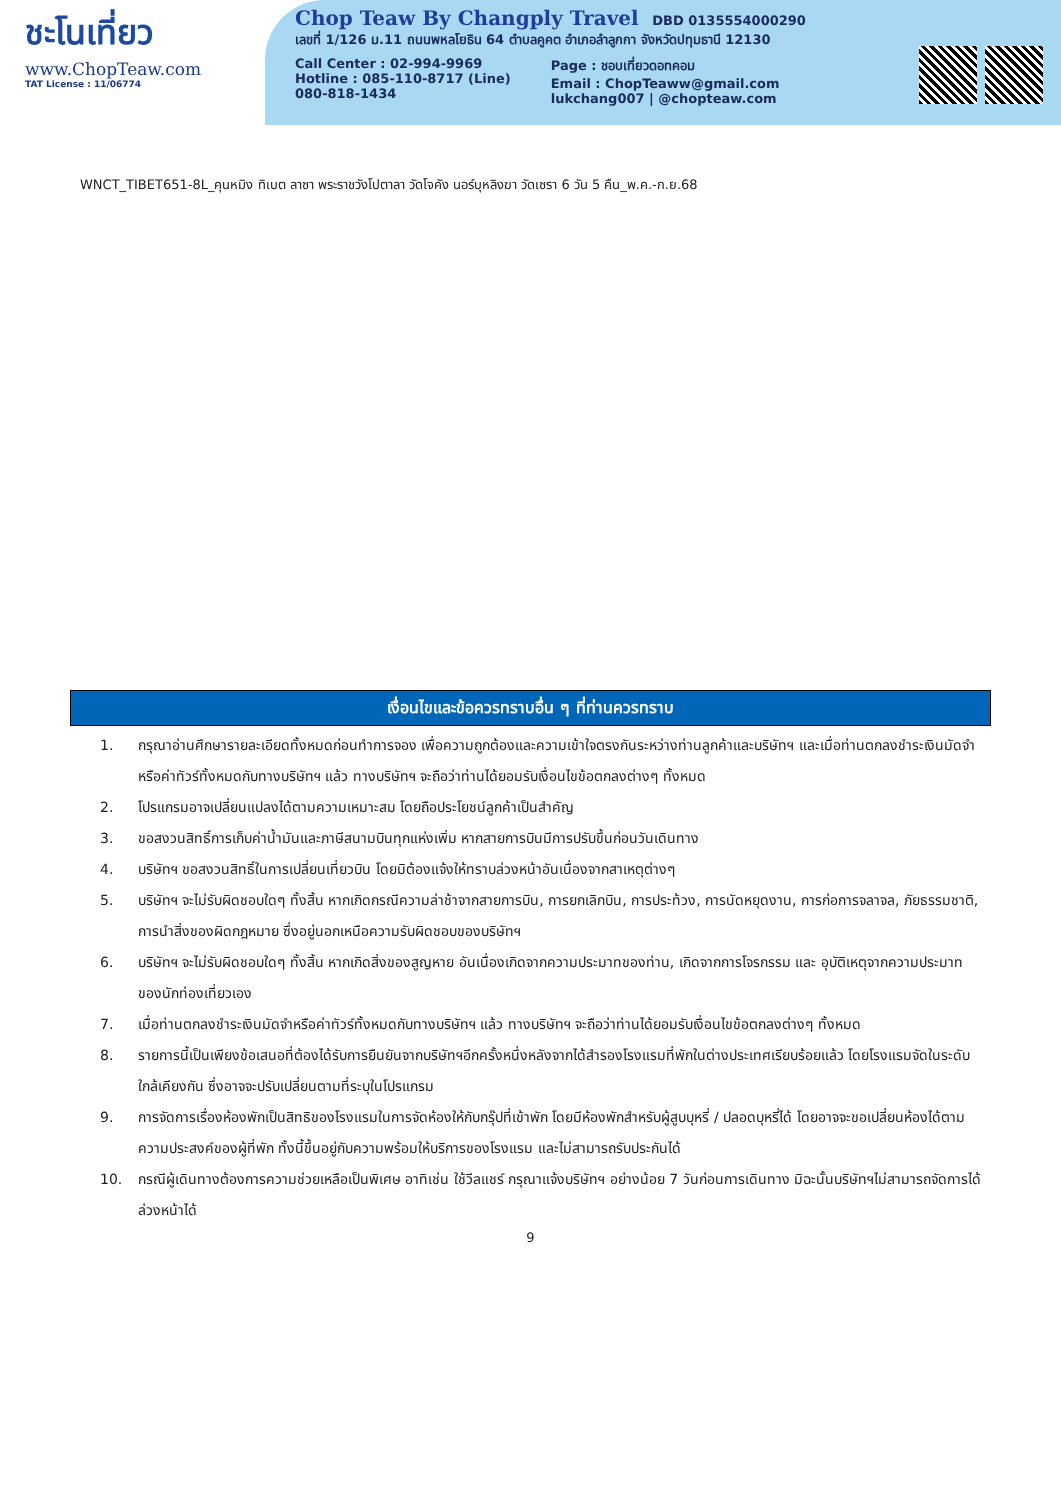ชะโนเที่ยว
www.ChopTeaw.com
TAT License : 11/06774
Chop Teaw By Changply Travel DBD 0135554000290
เลขที่ 1/126 ม.11 ถนนพหลโยธิน 64 ตำบลคูคต อำเภอลำลูกกา จังหวัดปทุมธานี 12130
Call Center : 02-994-9969
Hotline : 085-110-8717 (Line)
080-818-1434
Page : ชอบเที่ยวดอทคอม
Email : ChopTeaww@gmail.com
lukchang007 | @chopteaw.com
WNCT_TIBET651-8L_คุนหมิง ทิเบต ลาซา พระราชวังโปตาลา วัดโจคัง นอร์บุหลิงฆา วัดเซรา 6 วัน 5 คืน_พ.ค.-ก.ย.68
เงื่อนไขและข้อควรทราบอื่น ๆ ที่ท่านควรทราบ
1. กรุณาอ่านศึกษารายละเอียดทั้งหมดก่อนทำการจอง เพื่อความถูกต้องและความเข้าใจตรงกันระหว่างท่านลูกค้าและบริษัทฯ และเมื่อท่านตกลงชำระเงินมัดจำหรือค่าทัวร์ทั้งหมดกับทางบริษัทฯ แล้ว ทางบริษัทฯ จะถือว่าท่านได้ยอมรับเงื่อนไขข้อตกลงต่างๆ ทั้งหมด
2. โปรแกรมอาจเปลี่ยนแปลงได้ตามความเหมาะสม โดยถือประโยชน์ลูกค้าเป็นสำคัญ
3. ขอสงวนสิทธิ์การเก็บค่าน้ำมันและภาษีสนามบินทุกแห่งเพิ่ม หากสายการบินมีการปรับขึ้นก่อนวันเดินทาง
4. บริษัทฯ ขอสงวนสิทธิ์ในการเปลี่ยนเที่ยวบิน โดยมิต้องแจ้งให้ทราบล่วงหน้าอันเนื่องจากสาเหตุต่างๆ
5. บริษัทฯ จะไม่รับผิดชอบใดๆ ทั้งสิ้น หากเกิดกรณีความล่าช้าจากสายการบิน, การยกเลิกบิน, การประท้วง, การนัดหยุดงาน, การก่อการจลาจล, ภัยธรรมชาติ, การนำสิ่งของผิดกฎหมาย ซึ่งอยู่นอกเหนือความรับผิดชอบของบริษัทฯ
6. บริษัทฯ จะไม่รับผิดชอบใดๆ ทั้งสิ้น หากเกิดสิ่งของสูญหาย อันเนื่องเกิดจากความประมาทของท่าน, เกิดจากการโจรกรรม และ อุบัติเหตุจากความประมาทของนักท่องเที่ยวเอง
7. เมื่อท่านตกลงชำระเงินมัดจำหรือค่าทัวร์ทั้งหมดกับทางบริษัทฯ แล้ว ทางบริษัทฯ จะถือว่าท่านได้ยอมรับเงื่อนไขข้อตกลงต่างๆ ทั้งหมด
8. รายการนี้เป็นเพียงข้อเสนอที่ต้องได้รับการยืนยันจากบริษัทฯอีกครั้งหนึ่งหลังจากได้สำรองโรงแรมที่พักในต่างประเทศเรียบร้อยแล้ว โดยโรงแรมจัดในระดับใกล้เคียงกัน ซึ่งอาจจะปรับเปลี่ยนตามที่ระบุในโปรแกรม
9. การจัดการเรื่องห้องพักเป็นสิทธิของโรงแรมในการจัดห้องให้กับกรุ๊ปที่เข้าพัก โดยมีห้องพักสำหรับผู้สูบบุหรี่ / ปลอดบุหรี่ได้ โดยอาจจะขอเปลี่ยนห้องได้ตามความประสงค์ของผู้ที่พัก ทั้งนี้ขึ้นอยู่กับความพร้อมให้บริการของโรงแรม และไม่สามารถรับประกันได้
10. กรณีผู้เดินทางต้องการความช่วยเหลือเป็นพิเศษ อาทิเช่น ใช้วีลแชร์ กรุณาแจ้งบริษัทฯ อย่างน้อย 7 วันก่อนการเดินทาง มิฉะนั้นบริษัทฯไม่สามารถจัดการได้ล่วงหน้าได้
9